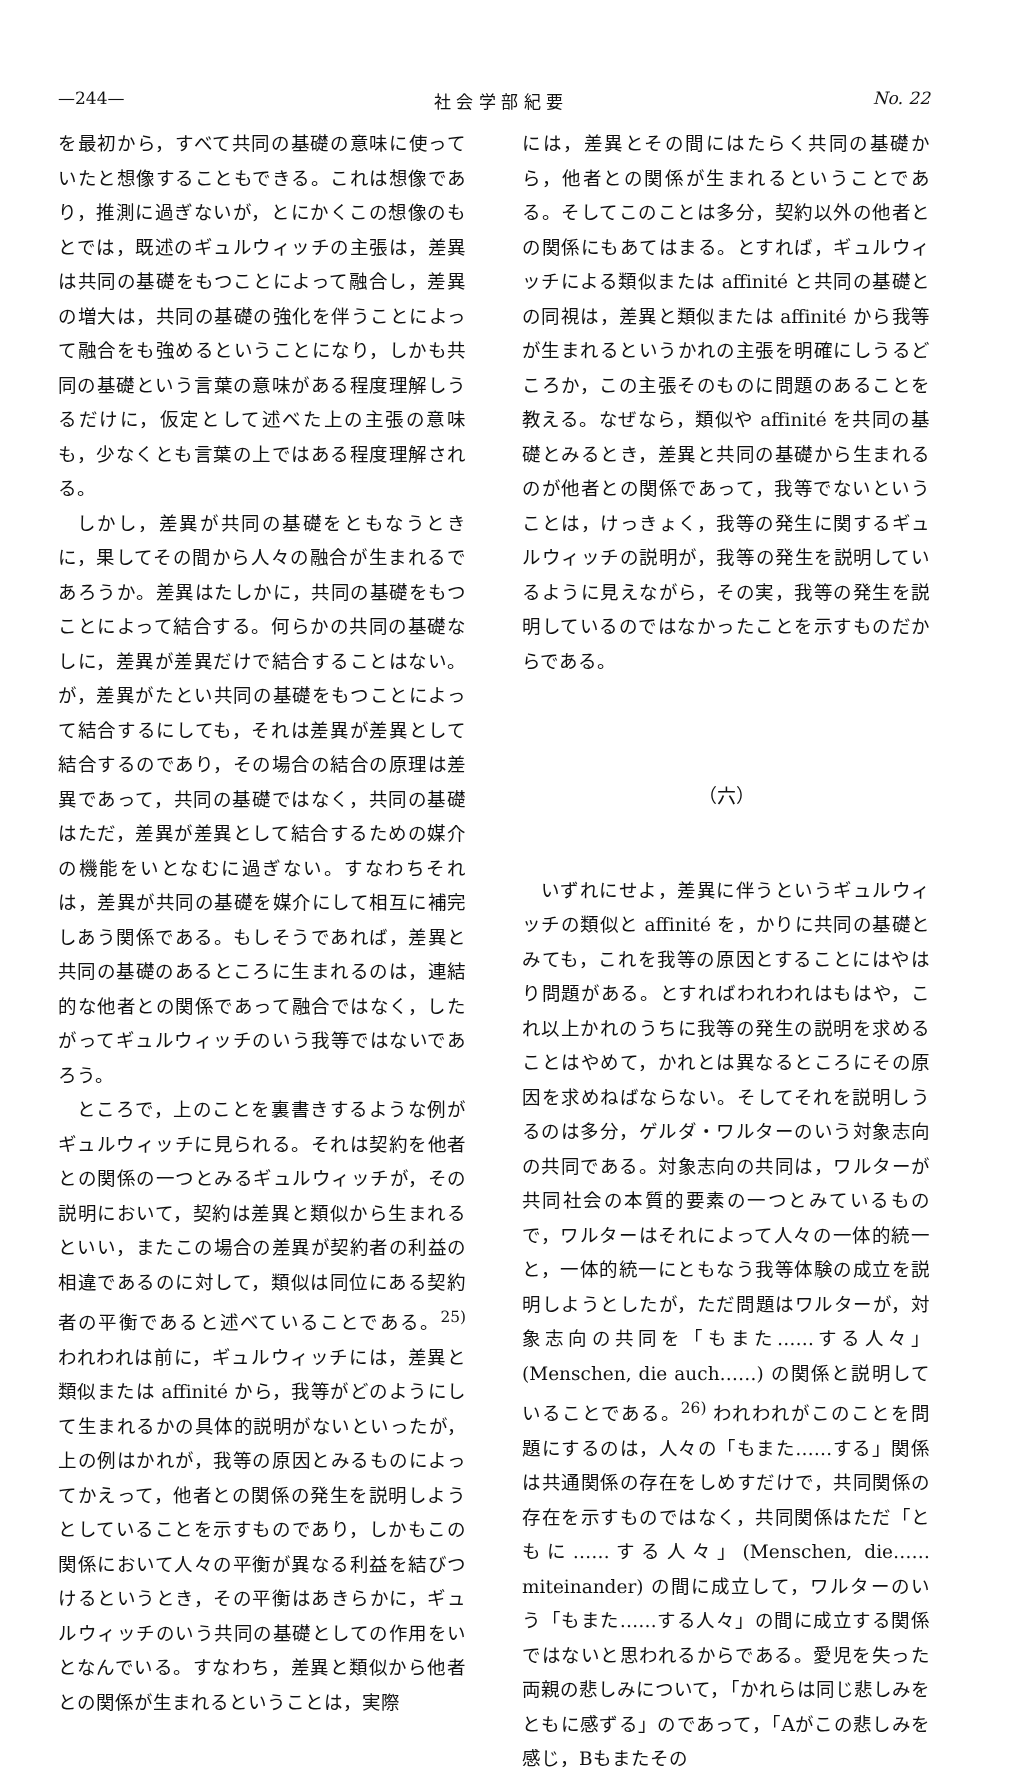—244— 社 会 学 部 紀 要 No. 22
を最初から，すべて共同の基礎の意味に使っていたと想像することもできる。これは想像であり，推測に過ぎないが，とにかくこの想像のもとでは，既述のギュルウィッチの主張は，差異は共同の基礎をもつことによって融合し，差異の増大は，共同の基礎の強化を伴うことによって融合をも強めるということになり，しかも共同の基礎という言葉の意味がある程度理解しうるだけに，仮定として述べた上の主張の意味も，少なくとも言葉の上ではある程度理解される。
しかし，差異が共同の基礎をともなうときに，果してその間から人々の融合が生まれるであろうか。差異はたしかに，共同の基礎をもつことによって結合する。何らかの共同の基礎なしに，差異が差異だけで結合することはない。が，差異がたとい共同の基礎をもつことによって結合するにしても，それは差異が差異として結合するのであり，その場合の結合の原理は差異であって，共同の基礎ではなく，共同の基礎はただ，差異が差異として結合するための媒介の機能をいとなむに過ぎない。すなわちそれは，差異が共同の基礎を媒介にして相互に補完しあう関係である。もしそうであれば，差異と共同の基礎のあるところに生まれるのは，連結的な他者との関係であって融合ではなく，したがってギュルウィッチのいう我等ではないであろう。
ところで，上のことを裏書きするような例がギュルウィッチに見られる。それは契約を他者との関係の一つとみるギュルウィッチが，その説明において，契約は差異と類似から生まれるといい，またこの場合の差異が契約者の利益の相違であるのに対して，類似は同位にある契約者の平衡であると述べていることである。<sup>25)</sup> われわれは前に，ギュルウィッチには，差異と類似または affinité から，我等がどのようにして生まれるかの具体的説明がないといったが，上の例はかれが，我等の原因とみるものによってかえって，他者との関係の発生を説明しようとしていることを示すものであり，しかもこの関係において人々の平衡が異なる利益を結びつけるというとき，その平衡はあきらかに，ギュルウィッチのいう共同の基礎としての作用をいとなんでいる。すなわち，差異と類似から他者との関係が生まれるということは，実際
には，差異とその間にはたらく共同の基礎から，他者との関係が生まれるということである。そしてこのことは多分，契約以外の他者との関係にもあてはまる。とすれば，ギュルウィッチによる類似または affinité と共同の基礎との同視は，差異と類似または affinité から我等が生まれるというかれの主張を明確にしうるどころか，この主張そのものに問題のあることを教える。なぜなら，類似や affinité を共同の基礎とみるとき，差異と共同の基礎から生まれるのが他者との関係であって，我等でないということは，けっきょく，我等の発生に関するギュルウィッチの説明が，我等の発生を説明しているように見えながら，その実，我等の発生を説明しているのではなかったことを示すものだからである。
（六）
いずれにせよ，差異に伴うというギュルウィッチの類似と affinité を，かりに共同の基礎とみても，これを我等の原因とすることにはやはり問題がある。とすればわれわれはもはや，これ以上かれのうちに我等の発生の説明を求めることはやめて，かれとは異なるところにその原因を求めねばならない。そしてそれを説明しうるのは多分，ゲルダ・ワルターのいう対象志向の共同である。対象志向の共同は，ワルターが共同社会の本質的要素の一つとみているもので，ワルターはそれによって人々の一体的統一と，一体的統一にともなう我等体験の成立を説明しようとしたが，ただ問題はワルターが，対象志向の共同を「もまた……する人々」(Menschen, die auch……) の関係と説明していることである。<sup>26)</sup> われわれがこのことを問題にするのは，人々の「もまた……する」関係は共通関係の存在をしめすだけで，共同関係の存在を示すものではなく，共同関係はただ「ともに……する人々」(Menschen, die……miteinander) の間に成立して，ワルターのいう「もまた……する人々」の間に成立する関係ではないと思われるからである。愛児を失った両親の悲しみについて，「かれらは同じ悲しみをともに感ずる」のであって，「Aがこの悲しみを感じ，Bもまたその